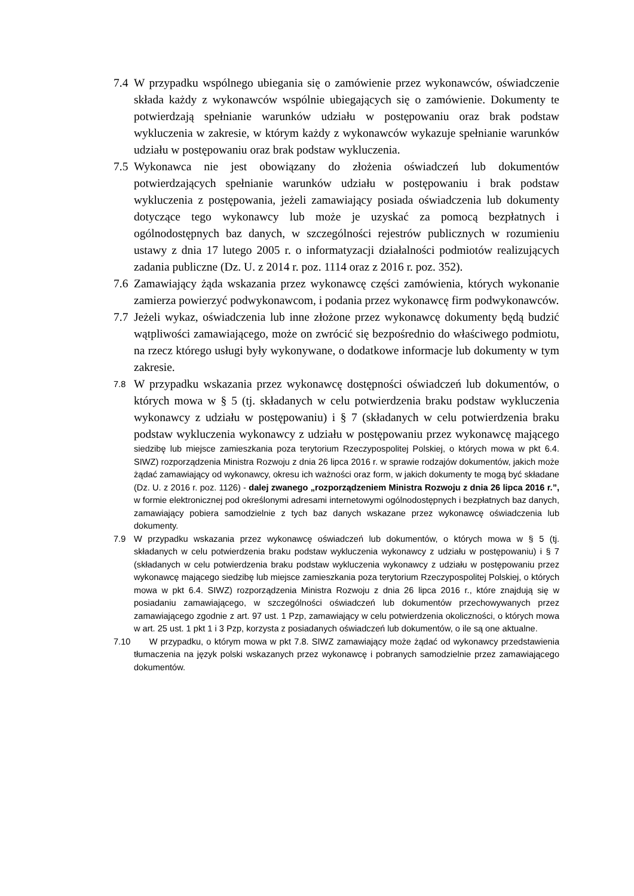7.4
W przypadku wspólnego ubiegania się o zamówienie przez wykonawców, oświadczenie składa każdy z wykonawców wspólnie ubiegających się o zamówienie. Dokumenty te potwierdzają spełnianie warunków udziału w postępowaniu oraz brak podstaw wykluczenia w zakresie, w którym każdy z wykonawców wykazuje spełnianie warunków udziału w postępowaniu oraz brak podstaw wykluczenia.
7.5
Wykonawca nie jest obowiązany do złożenia oświadczeń lub dokumentów potwierdzających spełnianie warunków udziału w postępowaniu i brak podstaw wykluczenia z postępowania, jeżeli zamawiający posiada oświadczenia lub dokumenty dotyczące tego wykonawcy lub może je uzyskać za pomocą bezpłatnych i ogólnodostępnych baz danych, w szczególności rejestrów publicznych w rozumieniu ustawy z dnia 17 lutego 2005 r. o informatyzacji działalności podmiotów realizujących zadania publiczne (Dz. U. z 2014 r. poz. 1114 oraz z 2016 r. poz. 352).
7.6
Zamawiający żąda wskazania przez wykonawcę części zamówienia, których wykonanie zamierza powierzyć podwykonawcom, i podania przez wykonawcę firm podwykonawców.
7.7
Jeżeli wykaz, oświadczenia lub inne złożone przez wykonawcę dokumenty będą budzić wątpliwości zamawiającego, może on zwrócić się bezpośrednio do właściwego podmiotu, na rzecz którego usługi były wykonywane, o dodatkowe informacje lub dokumenty w tym zakresie.
7.8
W przypadku wskazania przez wykonawcę dostępności oświadczeń lub dokumentów, o których mowa w § 5 (tj. składanych w celu potwierdzenia braku podstaw wykluczenia wykonawcy z udziału w postępowaniu) i § 7 (składanych w celu potwierdzenia braku podstaw wykluczenia wykonawcy z udziału w postępowaniu przez wykonawcę mającego siedzibę lub miejsce zamieszkania poza terytorium Rzeczypospolitej Polskiej, o których mowa w pkt 6.4. SIWZ) rozporządzenia Ministra Rozwoju z dnia 26 lipca 2016 r. w sprawie rodzajów dokumentów, jakich może żądać zamawiający od wykonawcy, okresu ich ważności oraz form, w jakich dokumenty te mogą być składane (Dz. U. z 2016 r. poz. 1126) - dalej zwanego „rozporządzeniem Ministra Rozwoju z dnia 26 lipca 2016 r.”, w formie elektronicznej pod określonymi adresami internetowymi ogólnodostępnych i bezpłatnych baz danych, zamawiający pobiera samodzielnie z tych baz danych wskazane przez wykonawcę oświadczenia lub dokumenty.
7.9 W przypadku wskazania przez wykonawcę oświadczeń lub dokumentów, o których mowa w § 5 (tj. składanych w celu potwierdzenia braku podstaw wykluczenia wykonawcy z udziału w postępowaniu) i § 7 (składanych w celu potwierdzenia braku podstaw wykluczenia wykonawcy z udziału w postępowaniu przez wykonawcę mającego siedzibę lub miejsce zamieszkania poza terytorium Rzeczypospolitej Polskiej, o których mowa w pkt 6.4. SIWZ) rozporządzenia Ministra Rozwoju z dnia 26 lipca 2016 r., które znajdują się w posiadaniu zamawiającego, w szczególności oświadczeń lub dokumentów przechowywanych przez zamawiającego zgodnie z art. 97 ust. 1 Pzp, zamawiający w celu potwierdzenia okoliczności, o których mowa w art. 25 ust. 1 pkt 1 i 3 Pzp, korzysta z posiadanych oświadczeń lub dokumentów, o ile są one aktualne.
7.10 W przypadku, o którym mowa w pkt 7.8. SIWZ zamawiający może żądać od wykonawcy przedstawienia tłumaczenia na język polski wskazanych przez wykonawcę i pobranych samodzielnie przez zamawiającego dokumentów.